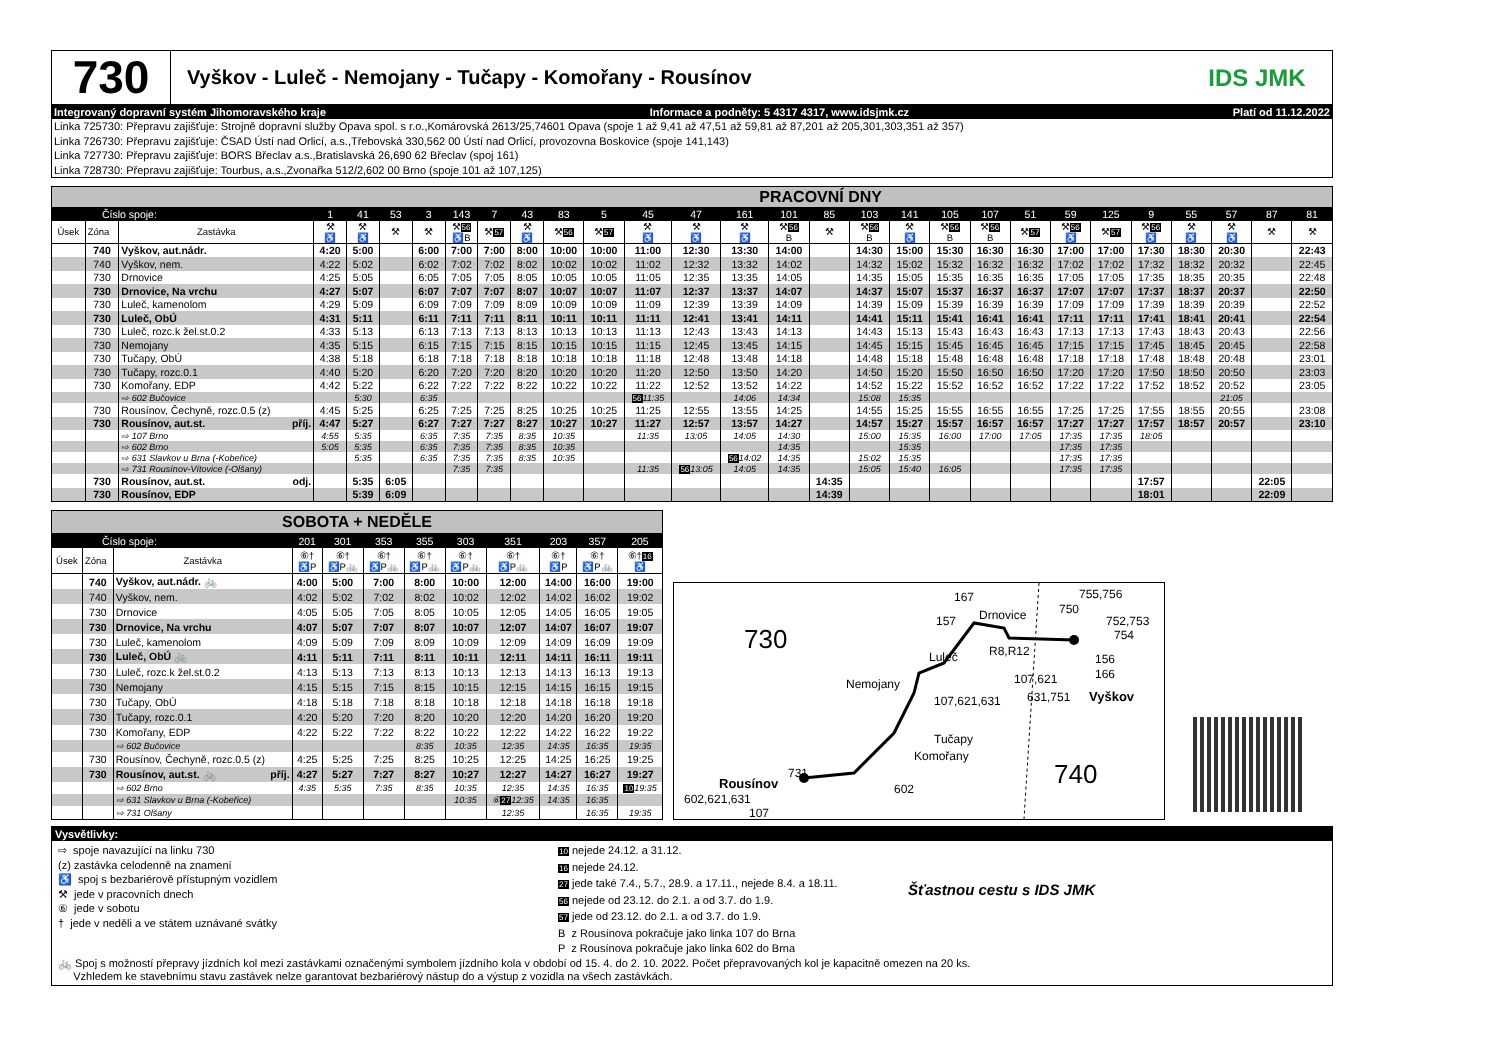730
Vyškov - Luleč - Nemojany - Tučapy - Komořany - Rousínov
IDS JMK
Integrovaný dopravní systém Jihomoravského kraje Informace a podněty: 5 4317 4317, www.idsjmk.cz Platí od 11.12.2022
Linka 725730: Přepravu zajišťuje: Strojně dopravní služby Opava spol. s r.o.,Komárovská 2613/25,74601 Opava (spoje 1 až 9,41 až 47,51 až 59,81 až 87,201 až 205,301,303,351 až 357)
Linka 726730: Přepravu zajišťuje: ČSAD Ústí nad Orlicí, a.s.,Třebovská 330,562 00 Ústí nad Orlicí, provozovna Boskovice (spoje 141,143)
Linka 727730: Přepravu zajišťuje: BORS Břeclav a.s.,Bratislavská 26,690 62 Břeclav (spoj 161)
Linka 728730: Přepravu zajišťuje: Tourbus, a.s.,Zvonařka 512/2,602 00 Brno (spoje 101 až 107,125)
| PRACOVNÍ DNY | | | | | | | | | | | | | | | | | | | | | | | | | | | | |
| Číslo spoje: | | | 1 | 41 | 53 | 3 | 143 | 7 | 43 | 83 | 5 | 45 | 47 | 161 | 101 | 85 | 103 | 141 | 105 | 107 | 51 | 59 | 125 | 9 | 55 | 57 | 87 | 81 |
| Úsek | Zóna | Zastávka | ⚒ ♿ | ⚒ ♿ | ⚒ | ⚒ | ⚒ 56 ♿B | ⚒ 57 | ⚒ ♿ | ⚒ 56 | ⚒ 57 | ⚒ ♿ | ⚒ ♿ | ⚒ ♿ | ⚒ 56 B | ⚒ | ⚒ 56 B | ⚒ ♿ | ⚒ 56 B | ⚒ 56 B | ⚒ 57 | ⚒ 56 ♿ | ⚒ 57 | ⚒ 56 ♿ | ⚒ ♿ | ⚒ ♿ | ⚒ | ⚒ |
| | 740 | Vyškov, aut.nádr. | 4:20 | 5:00 | | 6:00 | 7:00 | 7:00 | 8:00 | 10:00 | 10:00 | 11:00 | 12:30 | 13:30 | 14:00 | | 14:30 | 15:00 | 15:30 | 16:30 | 16:30 | 17:00 | 17:00 | 17:30 | 18:30 | 20:30 | | 22:43 |
| | 740 | Vyškov, nem. | 4:22 | 5:02 | | 6:02 | 7:02 | 7:02 | 8:02 | 10:02 | 10:02 | 11:02 | 12:32 | 13:32 | 14:02 | | 14:32 | 15:02 | 15:32 | 16:32 | 16:32 | 17:02 | 17:02 | 17:32 | 18:32 | 20:32 | | 22:45 |
| | 730 | Drnovice | 4:25 | 5:05 | | 6:05 | 7:05 | 7:05 | 8:05 | 10:05 | 10:05 | 11:05 | 12:35 | 13:35 | 14:05 | | 14:35 | 15:05 | 15:35 | 16:35 | 16:35 | 17:05 | 17:05 | 17:35 | 18:35 | 20:35 | | 22:48 |
| | 730 | Drnovice, Na vrchu | 4:27 | 5:07 | | 6:07 | 7:07 | 7:07 | 8:07 | 10:07 | 10:07 | 11:07 | 12:37 | 13:37 | 14:07 | | 14:37 | 15:07 | 15:37 | 16:37 | 16:37 | 17:07 | 17:07 | 17:37 | 18:37 | 20:37 | | 22:50 |
| | 730 | Luleč, kamenolom | 4:29 | 5:09 | | 6:09 | 7:09 | 7:09 | 8:09 | 10:09 | 10:09 | 11:09 | 12:39 | 13:39 | 14:09 | | 14:39 | 15:09 | 15:39 | 16:39 | 16:39 | 17:09 | 17:09 | 17:39 | 18:39 | 20:39 | | 22:52 |
| | 730 | Luleč, ObÚ | 4:31 | 5:11 | | 6:11 | 7:11 | 7:11 | 8:11 | 10:11 | 10:11 | 11:11 | 12:41 | 13:41 | 14:11 | | 14:41 | 15:11 | 15:41 | 16:41 | 16:41 | 17:11 | 17:11 | 17:41 | 18:41 | 20:41 | | 22:54 |
| | 730 | Luleč, rozc.k žel.st.0.2 | 4:33 | 5:13 | | 6:13 | 7:13 | 7:13 | 8:13 | 10:13 | 10:13 | 11:13 | 12:43 | 13:43 | 14:13 | | 14:43 | 15:13 | 15:43 | 16:43 | 16:43 | 17:13 | 17:13 | 17:43 | 18:43 | 20:43 | | 22:56 |
| | 730 | Nemojany | 4:35 | 5:15 | | 6:15 | 7:15 | 7:15 | 8:15 | 10:15 | 10:15 | 11:15 | 12:45 | 13:45 | 14:15 | | 14:45 | 15:15 | 15:45 | 16:45 | 16:45 | 17:15 | 17:15 | 17:45 | 18:45 | 20:45 | | 22:58 |
| | 730 | Tučapy, ObÚ | 4:38 | 5:18 | | 6:18 | 7:18 | 7:18 | 8:18 | 10:18 | 10:18 | 11:18 | 12:48 | 13:48 | 14:18 | | 14:48 | 15:18 | 15:48 | 16:48 | 16:48 | 17:18 | 17:18 | 17:48 | 18:48 | 20:48 | | 23:01 |
| | 730 | Tučapy, rozc.0.1 | 4:40 | 5:20 | | 6:20 | 7:20 | 7:20 | 8:20 | 10:20 | 10:20 | 11:20 | 12:50 | 13:50 | 14:20 | | 14:50 | 15:20 | 15:50 | 16:50 | 16:50 | 17:20 | 17:20 | 17:50 | 18:50 | 20:50 | | 23:03 |
| | 730 | Komořany, EDP | 4:42 | 5:22 | | 6:22 | 7:22 | 7:22 | 8:22 | 10:22 | 10:22 | 11:22 | 12:52 | 13:52 | 14:22 | | 14:52 | 15:22 | 15:52 | 16:52 | 16:52 | 17:22 | 17:22 | 17:52 | 18:52 | 20:52 | | 23:05 |
| | | ⇨ 602 Bučovice | | 5:30 | | 6:35 | | | | | | 56 11:35 | | 14:06 | 14:34 | | 15:08 | 15:35 | | | | | | | | 21:05 | | |
| | 730 | Rousínov, Čechyně, rozc.0.5 (z) | 4:45 | 5:25 | | 6:25 | 7:25 | 7:25 | 8:25 | 10:25 | 10:25 | 11:25 | 12:55 | 13:55 | 14:25 | | 14:55 | 15:25 | 15:55 | 16:55 | 16:55 | 17:25 | 17:25 | 17:55 | 18:55 | 20:55 | | 23:08 |
| | 730 | Rousínov, aut.st. příj. | 4:47 | 5:27 | | 6:27 | 7:27 | 7:27 | 8:27 | 10:27 | 10:27 | 11:27 | 12:57 | 13:57 | 14:27 | | 14:57 | 15:27 | 15:57 | 16:57 | 16:57 | 17:27 | 17:27 | 17:57 | 18:57 | 20:57 | | 23:10 |
| | | ⇨ 107 Brno | 4:55 | 5:35 | | 6:35 | 7:35 | 7:35 | 8:35 | 10:35 | | 11:35 | 13:05 | 14:05 | 14:30 | | 15:00 | 15:35 | 16:00 | 17:00 | 17:05 | 17:35 | 17:35 | 18:05 | | | | |
| | | ⇨ 602 Brno | 5:05 | 5:35 | | 6:35 | 7:35 | 7:35 | 8:35 | 10:35 | | | | | 14:35 | | | 15:35 | | | | 17:35 | 17:35 | | | | | |
| | | ⇨ 631 Slavkov u Brna (-Kobeřice) | | 5:35 | | 6:35 | 7:35 | 7:35 | 8:35 | 10:35 | | | | 56 14:02 | 14:35 | | 15:02 | 15:35 | | | | 17:35 | 17:35 | | | | | |
| | | ⇨ 731 Rousínov-Vítovice (-Olšany) | | | | | 7:35 | 7:35 | | | | 11:35 | 56 13:05 | 14:05 | 14:35 | | 15:05 | 15:40 | 16:05 | | | 17:35 | 17:35 | | | | | |
| | 730 | Rousínov, aut.st. odj. | | 5:35 | 6:05 | | | | | | | | | | | 14:35 | | | | | | | | 17:57 | | | 22:05 | |
| | 730 | Rousínov, EDP | | 5:39 | 6:09 | | | | | | | | | | | 14:39 | | | | | | | | 18:01 | | | 22:09 | |
| SOBOTA + NEDĚLE | | | | | | | | | | | |
| Číslo spoje: | | | 201 | 301 | 353 | 355 | 303 | 351 | 203 | 357 | 205 |
| Úsek | Zóna | Zastávka | ⑥† ♿P | ⑥† ♿P🚲 | ⑥† ♿P🚲 | ⑥† ♿P🚲 | ⑥† ♿P🚲 | ⑥† ♿P🚲 | ⑥† ♿P | ⑥† ♿P🚲 | ⑥† 16 ♿ |
| | 740 | Vyškov, aut.nádr. 🚲 | 4:00 | 5:00 | 7:00 | 8:00 | 10:00 | 12:00 | 14:00 | 16:00 | 19:00 |
| | 740 | Vyškov, nem. | 4:02 | 5:02 | 7:02 | 8:02 | 10:02 | 12:02 | 14:02 | 16:02 | 19:02 |
| | 730 | Drnovice | 4:05 | 5:05 | 7:05 | 8:05 | 10:05 | 12:05 | 14:05 | 16:05 | 19:05 |
| | 730 | Drnovice, Na vrchu | 4:07 | 5:07 | 7:07 | 8:07 | 10:07 | 12:07 | 14:07 | 16:07 | 19:07 |
| | 730 | Luleč, kamenolom | 4:09 | 5:09 | 7:09 | 8:09 | 10:09 | 12:09 | 14:09 | 16:09 | 19:09 |
| | 730 | Luleč, ObÚ 🚲 | 4:11 | 5:11 | 7:11 | 8:11 | 10:11 | 12:11 | 14:11 | 16:11 | 19:11 |
| | 730 | Luleč, rozc.k žel.st.0.2 | 4:13 | 5:13 | 7:13 | 8:13 | 10:13 | 12:13 | 14:13 | 16:13 | 19:13 |
| | 730 | Nemojany | 4:15 | 5:15 | 7:15 | 8:15 | 10:15 | 12:15 | 14:15 | 16:15 | 19:15 |
| | 730 | Tučapy, ObÚ | 4:18 | 5:18 | 7:18 | 8:18 | 10:18 | 12:18 | 14:18 | 16:18 | 19:18 |
| | 730 | Tučapy, rozc.0.1 | 4:20 | 5:20 | 7:20 | 8:20 | 10:20 | 12:20 | 14:20 | 16:20 | 19:20 |
| | 730 | Komořany, EDP | 4:22 | 5:22 | 7:22 | 8:22 | 10:22 | 12:22 | 14:22 | 16:22 | 19:22 |
| | | ⇨ 602 Bučovice | | | | 8:35 | 10:35 | 12:35 | 14:35 | 16:35 | 19:35 |
| | 730 | Rousínov, Čechyně, rozc.0.5 (z) | 4:25 | 5:25 | 7:25 | 8:25 | 10:25 | 12:25 | 14:25 | 16:25 | 19:25 |
| | 730 | Rousínov, aut.st. 🚲 příj. | 4:27 | 5:27 | 7:27 | 8:27 | 10:27 | 12:27 | 14:27 | 16:27 | 19:27 |
| | | ⇨ 602 Brno | 4:35 | 5:35 | 7:35 | 8:35 | 10:35 | 12:35 | 14:35 | 16:35 | 10 19:35 |
| | | ⇨ 631 Slavkov u Brna (-Kobeřice) | | | | | 10:35 | ⑥ 27 12:35 | 14:35 | 16:35 | |
| | | ⇨ 731 Olšany | | | | | | 12:35 | | 16:35 | 19:35 |
730
740
167
157
Drnovice
750
755,756
752,753
754
Luleč
R8,R12
156
166
Nemojany
107,621
107,621,631
631,751
Vyškov
Tučapy
Komořany
731
Rousínov
602,621,631
602
107
Vysvětlivky:
⇨ spoje navazující na linku 730
(z) zastávka celodenně na znamení
♿ spoj s bezbariérově přístupným vozidlem
⚒ jede v pracovních dnech
⑥ jede v sobotu
† jede v neděli a ve státem uznávané svátky
10 nejede 24.12. a 31.12.
16 nejede 24.12.
27 jede také 7.4., 5.7., 28.9. a 17.11., nejede 8.4. a 18.11.
56 nejede od 23.12. do 2.1. a od 3.7. do 1.9.
57 jede od 23.12. do 2.1. a od 3.7. do 1.9.
B z Rousínova pokračuje jako linka 107 do Brna
P z Rousínova pokračuje jako linka 602 do Brna
Šťastnou cestu s IDS JMK
🚲 Spoj s možností přepravy jízdních kol mezi zastávkami označenými symbolem jízdního kola v období od 15. 4. do 2. 10. 2022. Počet přepravovaných kol je kapacitně omezen na 20 ks.
Vzhledem ke stavebnímu stavu zastávek nelze garantovat bezbariérový nástup do a výstup z vozidla na všech zastávkách.